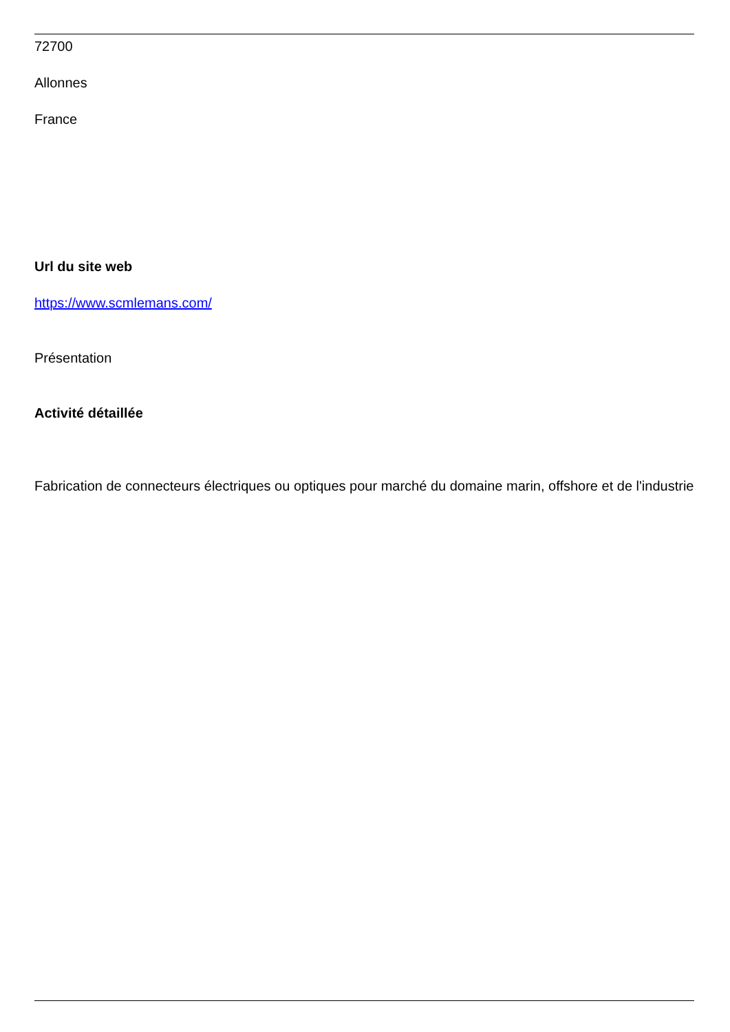72700
Allonnes
France
Url du site web
https://www.scmlemans.com/
Présentation
Activité détaillée
Fabrication de connecteurs électriques ou optiques pour marché du domaine marin, offshore et de l'industrie